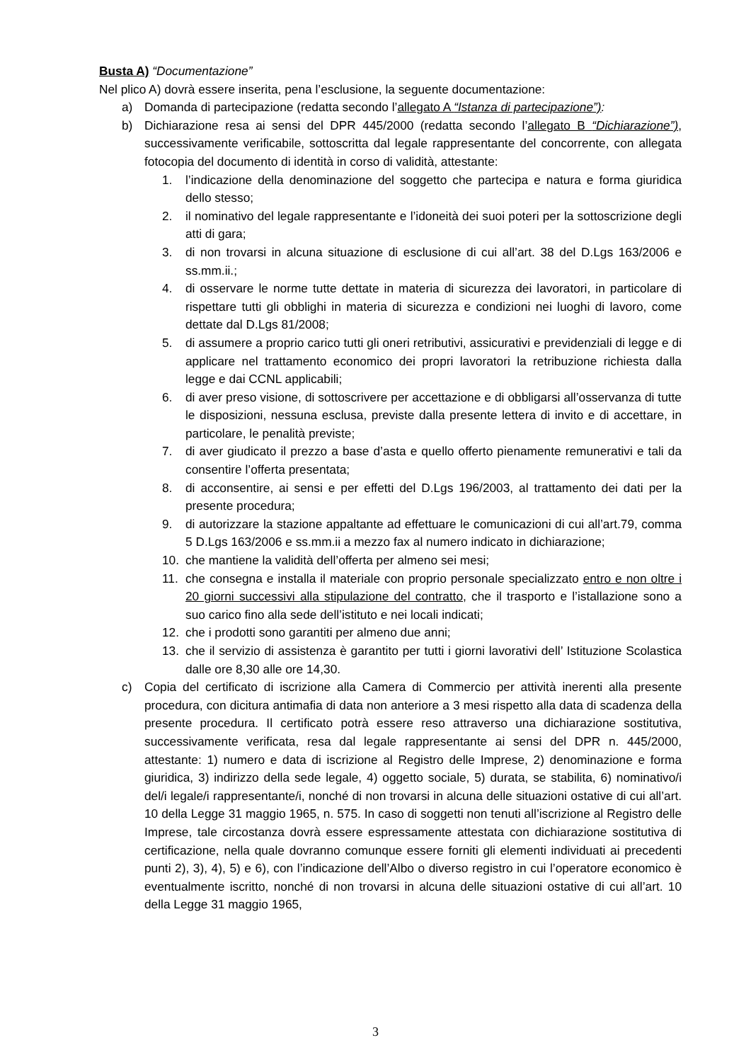Busta A) “Documentazione”
Nel plico A) dovrà essere inserita, pena l’esclusione, la seguente documentazione:
a) Domanda di partecipazione (redatta secondo l’allegato A “Istanza di partecipazione”):
b) Dichiarazione resa ai sensi del DPR 445/2000 (redatta secondo l’allegato B “Dichiarazione”), successivamente verificabile, sottoscritta dal legale rappresentante del concorrente, con allegata fotocopia del documento di identità in corso di validità, attestante:
1. l’indicazione della denominazione del soggetto che partecipa e natura e forma giuridica dello stesso;
2. il nominativo del legale rappresentante e l’idoneità dei suoi poteri per la sottoscrizione degli atti di gara;
3. di non trovarsi in alcuna situazione di esclusione di cui all’art. 38 del D.Lgs 163/2006 e ss.mm.ii.;
4. di osservare le norme tutte dettate in materia di sicurezza dei lavoratori, in particolare di rispettare tutti gli obblighi in materia di sicurezza e condizioni nei luoghi di lavoro, come dettate dal D.Lgs 81/2008;
5. di assumere a proprio carico tutti gli oneri retributivi, assicurativi e previdenziali di legge e di applicare nel trattamento economico dei propri lavoratori la retribuzione richiesta dalla legge e dai CCNL applicabili;
6. di aver preso visione, di sottoscrivere per accettazione e di obbligarsi all’osservanza di tutte le disposizioni, nessuna esclusa, previste dalla presente lettera di invito e di accettare, in particolare, le penalità previste;
7. di aver giudicato il prezzo a base d’asta e quello offerto pienamente remunerativi e tali da consentire l’offerta presentata;
8. di acconsentire, ai sensi e per effetti del D.Lgs 196/2003, al trattamento dei dati per la presente procedura;
9. di autorizzare la stazione appaltante ad effettuare le comunicazioni di cui all’art.79, comma 5 D.Lgs 163/2006 e ss.mm.ii a mezzo fax al numero indicato in dichiarazione;
10. che mantiene la validità dell’offerta per almeno sei mesi;
11. che consegna e installa il materiale con proprio personale specializzato entro e non oltre i 20 giorni successivi alla stipulazione del contratto, che il trasporto e l’istallazione sono a suo carico fino alla sede dell’istituto e nei locali indicati;
12. che i prodotti sono garantiti per almeno due anni;
13. che il servizio di assistenza è garantito per tutti i giorni lavorativi dell’ Istituzione Scolastica dalle ore 8,30 alle ore 14,30.
c) Copia del certificato di iscrizione alla Camera di Commercio per attività inerenti alla presente procedura, con dicitura antimafia di data non anteriore a 3 mesi rispetto alla data di scadenza della presente procedura. Il certificato potrà essere reso attraverso una dichiarazione sostitutiva, successivamente verificata, resa dal legale rappresentante ai sensi del DPR n. 445/2000, attestante: 1) numero e data di iscrizione al Registro delle Imprese, 2) denominazione e forma giuridica, 3) indirizzo della sede legale, 4) oggetto sociale, 5) durata, se stabilita, 6) nominativo/i del/i legale/i rappresentante/i, nonché di non trovarsi in alcuna delle situazioni ostative di cui all’art. 10 della Legge 31 maggio 1965, n. 575. In caso di soggetti non tenuti all’iscrizione al Registro delle Imprese, tale circostanza dovrà essere espressamente attestata con dichiarazione sostitutiva di certificazione, nella quale dovranno comunque essere forniti gli elementi individuati ai precedenti punti 2), 3), 4), 5) e 6), con l’indicazione dell’Albo o diverso registro in cui l’operatore economico è eventualmente iscritto, nonché di non trovarsi in alcuna delle situazioni ostative di cui all’art. 10 della Legge 31 maggio 1965,
3